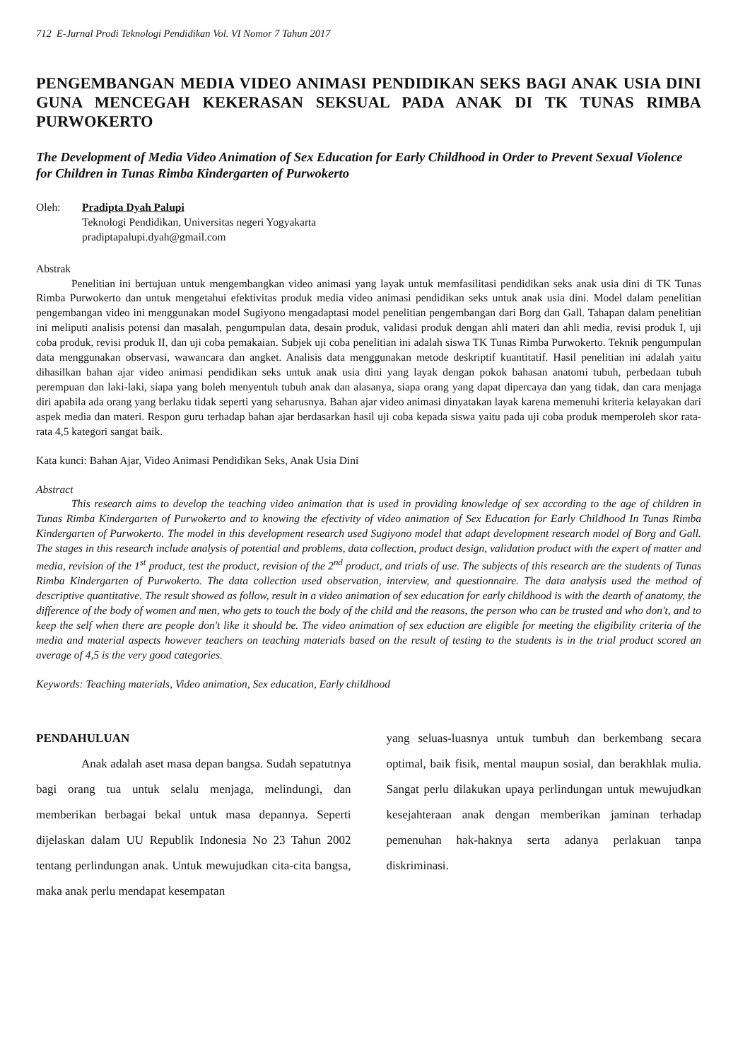712 E-Jurnal Prodi Teknologi Pendidikan Vol. VI Nomor 7 Tahun 2017
PENGEMBANGAN MEDIA VIDEO ANIMASI PENDIDIKAN SEKS BAGI ANAK USIA DINI GUNA MENCEGAH KEKERASAN SEKSUAL PADA ANAK DI TK TUNAS RIMBA PURWOKERTO
The Development of Media Video Animation of Sex Education for Early Childhood in Order to Prevent Sexual Violence for Children in Tunas Rimba Kindergarten of Purwokerto
Oleh: Pradipta Dyah Palupi
Teknologi Pendidikan, Universitas negeri Yogyakarta
pradiptapalupi.dyah@gmail.com
Abstrak
Penelitian ini bertujuan untuk mengembangkan video animasi yang layak untuk memfasilitasi pendidikan seks anak usia dini di TK Tunas Rimba Purwokerto dan untuk mengetahui efektivitas produk media video animasi pendidikan seks untuk anak usia dini. Model dalam penelitian pengembangan video ini menggunakan model Sugiyono mengadaptasi model penelitian pengembangan dari Borg dan Gall. Tahapan dalam penelitian ini meliputi analisis potensi dan masalah, pengumpulan data, desain produk, validasi produk dengan ahli materi dan ahli media, revisi produk I, uji coba produk, revisi produk II, dan uji coba pemakaian. Subjek uji coba penelitian ini adalah siswa TK Tunas Rimba Purwokerto. Teknik pengumpulan data menggunakan observasi, wawancara dan angket. Analisis data menggunakan metode deskriptif kuantitatif. Hasil penelitian ini adalah yaitu dihasilkan bahan ajar video animasi pendidikan seks untuk anak usia dini yang layak dengan pokok bahasan anatomi tubuh, perbedaan tubuh perempuan dan laki-laki, siapa yang boleh menyentuh tubuh anak dan alasanya, siapa orang yang dapat dipercaya dan yang tidak, dan cara menjaga diri apabila ada orang yang berlaku tidak seperti yang seharusnya. Bahan ajar video animasi dinyatakan layak karena memenuhi kriteria kelayakan dari aspek media dan materi. Respon guru terhadap bahan ajar berdasarkan hasil uji coba kepada siswa yaitu pada uji coba produk memperoleh skor rata-rata 4,5 kategori sangat baik.
Kata kunci: Bahan Ajar, Video Animasi Pendidikan Seks, Anak Usia Dini
Abstract
This research aims to develop the teaching video animation that is used in providing knowledge of sex according to the age of children in Tunas Rimba Kindergarten of Purwokerto and to knowing the efectivity of video animation of Sex Education for Early Childhood In Tunas Rimba Kindergarten of Purwokerto. The model in this development research used Sugiyono model that adapt development research model of Borg and Gall. The stages in this research include analysis of potential and problems, data collection, product design, validation product with the expert of matter and media, revision of the 1<sup>st</sup> product, test the product, revision of the 2<sup>nd</sup> product, and trials of use. The subjects of this research are the students of Tunas Rimba Kindergarten of Purwokerto. The data collection used observation, interview, and questionnaire. The data analysis used the method of descriptive quantitative. The result showed as follow, result in a video animation of sex education for early childhood is with the dearth of anatomy, the difference of the body of women and men, who gets to touch the body of the child and the reasons, the person who can be trusted and who don't, and to keep the self when there are people don't like it should be. The video animation of sex eduction are eligible for meeting the eligibility criteria of the media and material aspects however teachers on teaching materials based on the result of testing to the students is in the trial product scored an average of 4,5 is the very good categories.
Keywords: Teaching materials, Video animation, Sex education, Early childhood
PENDAHULUAN
Anak adalah aset masa depan bangsa. Sudah sepatutnya bagi orang tua untuk selalu menjaga, melindungi, dan memberikan berbagai bekal untuk masa depannya. Seperti dijelaskan dalam UU Republik Indonesia No 23 Tahun 2002 tentang perlindungan anak. Untuk mewujudkan cita-cita bangsa, maka anak perlu mendapat kesempatan
yang seluas-luasnya untuk tumbuh dan berkembang secara optimal, baik fisik, mental maupun sosial, dan berakhlak mulia. Sangat perlu dilakukan upaya perlindungan untuk mewujudkan kesejahteraan anak dengan memberikan jaminan terhadap pemenuhan hak-haknya serta adanya perlakuan tanpa diskriminasi.